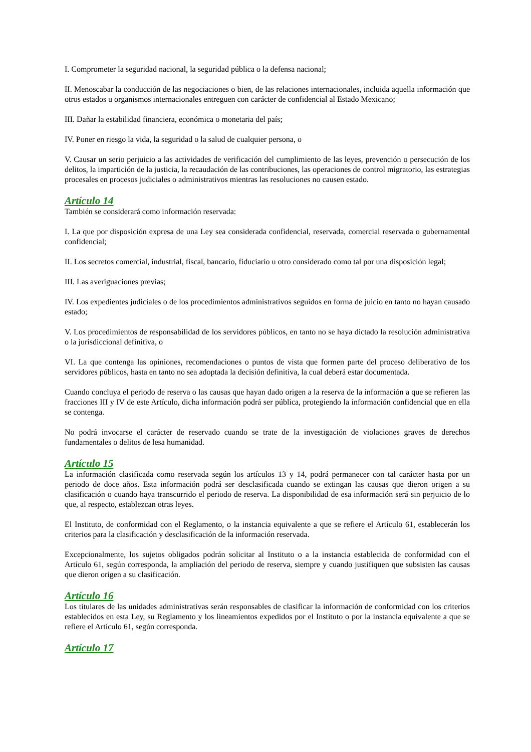I. Comprometer la seguridad nacional, la seguridad pública o la defensa nacional;
II. Menoscabar la conducción de las negociaciones o bien, de las relaciones internacionales, incluida aquella información que otros estados u organismos internacionales entreguen con carácter de confidencial al Estado Mexicano;
III. Dañar la estabilidad financiera, económica o monetaria del país;
IV. Poner en riesgo la vida, la seguridad o la salud de cualquier persona, o
V. Causar un serio perjuicio a las actividades de verificación del cumplimiento de las leyes, prevención o persecución de los delitos, la impartición de la justicia, la recaudación de las contribuciones, las operaciones de control migratorio, las estrategias procesales en procesos judiciales o administrativos mientras las resoluciones no causen estado.
Artículo 14
También se considerará como información reservada:
I. La que por disposición expresa de una Ley sea considerada confidencial, reservada, comercial reservada o gubernamental confidencial;
II. Los secretos comercial, industrial, fiscal, bancario, fiduciario u otro considerado como tal por una disposición legal;
III. Las averiguaciones previas;
IV. Los expedientes judiciales o de los procedimientos administrativos seguidos en forma de juicio en tanto no hayan causado estado;
V. Los procedimientos de responsabilidad de los servidores públicos, en tanto no se haya dictado la resolución administrativa o la jurisdiccional definitiva, o
VI. La que contenga las opiniones, recomendaciones o puntos de vista que formen parte del proceso deliberativo de los servidores públicos, hasta en tanto no sea adoptada la decisión definitiva, la cual deberá estar documentada.
Cuando concluya el periodo de reserva o las causas que hayan dado origen a la reserva de la información a que se refieren las fracciones III y IV de este Artículo, dicha información podrá ser pública, protegiendo la información confidencial que en ella se contenga.
No podrá invocarse el carácter de reservado cuando se trate de la investigación de violaciones graves de derechos fundamentales o delitos de lesa humanidad.
Artículo 15
La información clasificada como reservada según los artículos 13 y 14, podrá permanecer con tal carácter hasta por un periodo de doce años. Esta información podrá ser desclasificada cuando se extingan las causas que dieron origen a su clasificación o cuando haya transcurrido el periodo de reserva. La disponibilidad de esa información será sin perjuicio de lo que, al respecto, establezcan otras leyes.
El Instituto, de conformidad con el Reglamento, o la instancia equivalente a que se refiere el Artículo 61, establecerán los criterios para la clasificación y desclasificación de la información reservada.
Excepcionalmente, los sujetos obligados podrán solicitar al Instituto o a la instancia establecida de conformidad con el Artículo 61, según corresponda, la ampliación del periodo de reserva, siempre y cuando justifiquen que subsisten las causas que dieron origen a su clasificación.
Artículo 16
Los titulares de las unidades administrativas serán responsables de clasificar la información de conformidad con los criterios establecidos en esta Ley, su Reglamento y los lineamientos expedidos por el Instituto o por la instancia equivalente a que se refiere el Artículo 61, según corresponda.
Artículo 17